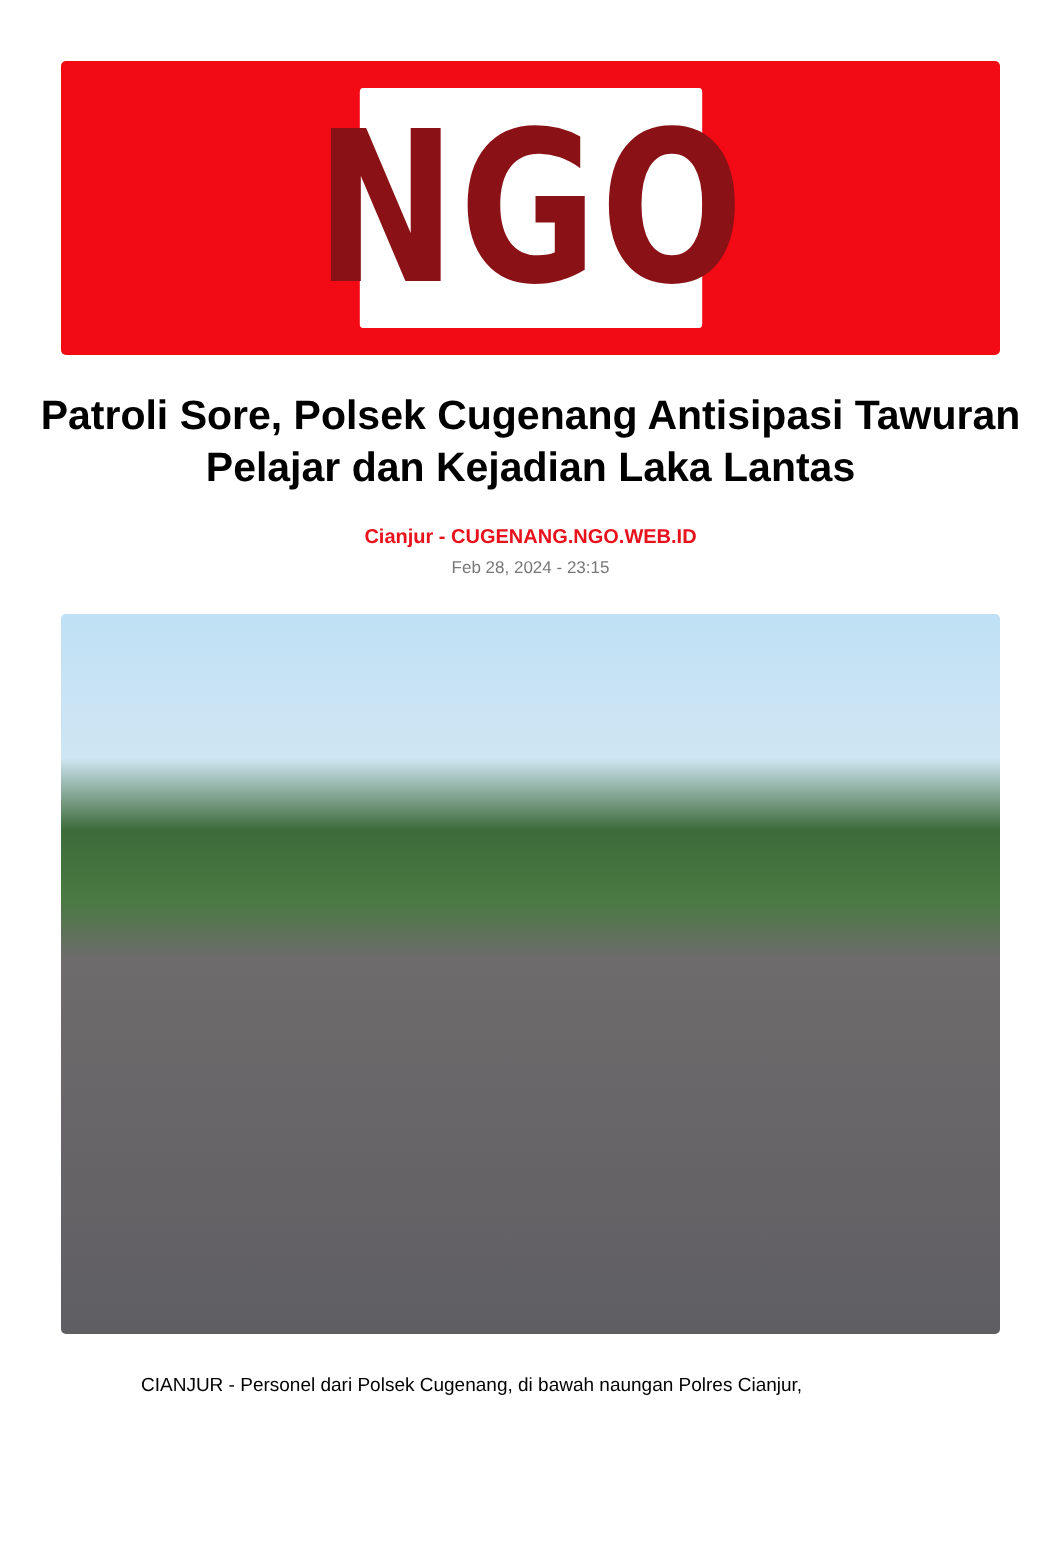NGO
Patroli Sore, Polsek Cugenang Antisipasi Tawuran Pelajar dan Kejadian Laka Lantas
Cianjur - CUGENANG.NGO.WEB.ID
Feb 28, 2024 - 23:15
CIANJUR - Personel dari Polsek Cugenang, di bawah naungan Polres Cianjur,